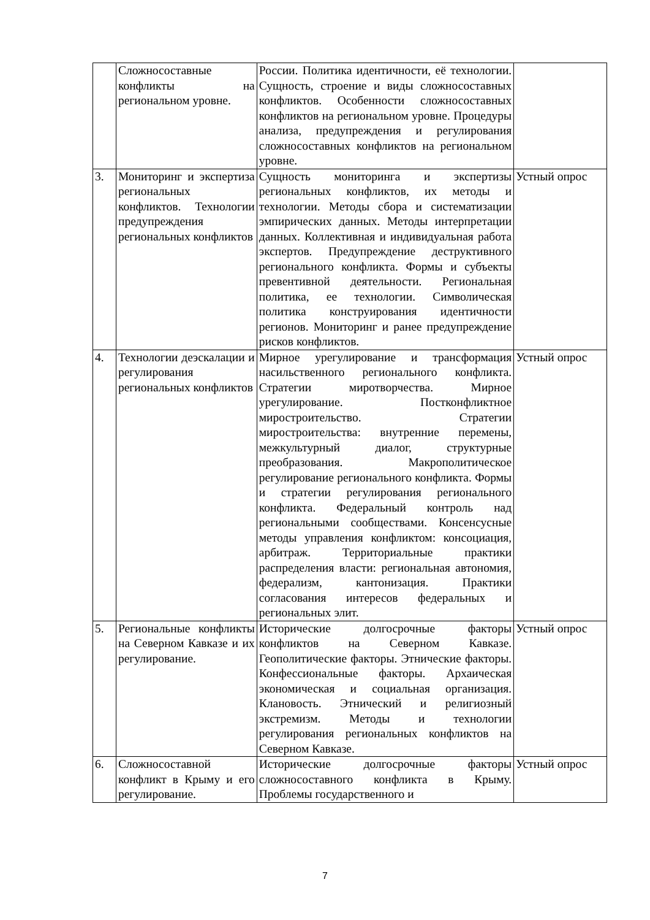| | Сложносоставные конфликты на региональном уровне. | России. Политика идентичности, её технологии. Сущность, строение и виды сложносоставных конфликтов. Особенности сложносоставных конфликтов на региональном уровне. Процедуры анализа, предупреждения и регулирования сложносоставных конфликтов на региональном уровне. | |
| 3. | Мониторинг и экспертиза региональных конфликтов. Технологии предупреждения региональных конфликтов | Сущность мониторинга и экспертизы региональных конфликтов, их методы и технологии. Методы сбора и систематизации эмпирических данных. Методы интерпретации данных. Коллективная и индивидуальная работа экспертов. Предупреждение деструктивного регионального конфликта. Формы и субъекты превентивной деятельности. Региональная политика, ее технологии. Символическая политика конструирования идентичности регионов. Мониторинг и ранее предупреждение рисков конфликтов. | Устный опрос |
| 4. | Технологии деэскалации и регулирования региональных конфликтов | Мирное урегулирование и трансформация насильственного регионального конфликта. Стратегии миротворчества. Мирное урегулирование. Постконфликтное миростроительство. Стратегии миростроительства: внутренние перемены, межкультурный диалог, структурные преобразования. Макрополитическое регулирование регионального конфликта. Формы и стратегии регулирования регионального конфликта. Федеральный контроль над региональными сообществами. Консенсусные методы управления конфликтом: консоциация, арбитраж. Территориальные практики распределения власти: региональная автономия, федерализм, кантонизация. Практики согласования интересов федеральных и региональных элит. | Устный опрос |
| 5. | Региональные конфликты на Северном Кавказе и их регулирование. | Исторические долгосрочные факторы конфликтов на Северном Кавказе. Геополитические факторы. Этнические факторы. Конфессиональные факторы. Архаическая экономическая и социальная организация. Клановость. Этнический и религиозный экстремизм. Методы и технологии регулирования региональных конфликтов на Северном Кавказе. | Устный опрос |
| 6. | Сложносоставной конфликт в Крыму и его регулирование. | Исторические долгосрочные факторы сложносоставного конфликта в Крыму. Проблемы государственного и | Устный опрос |
7